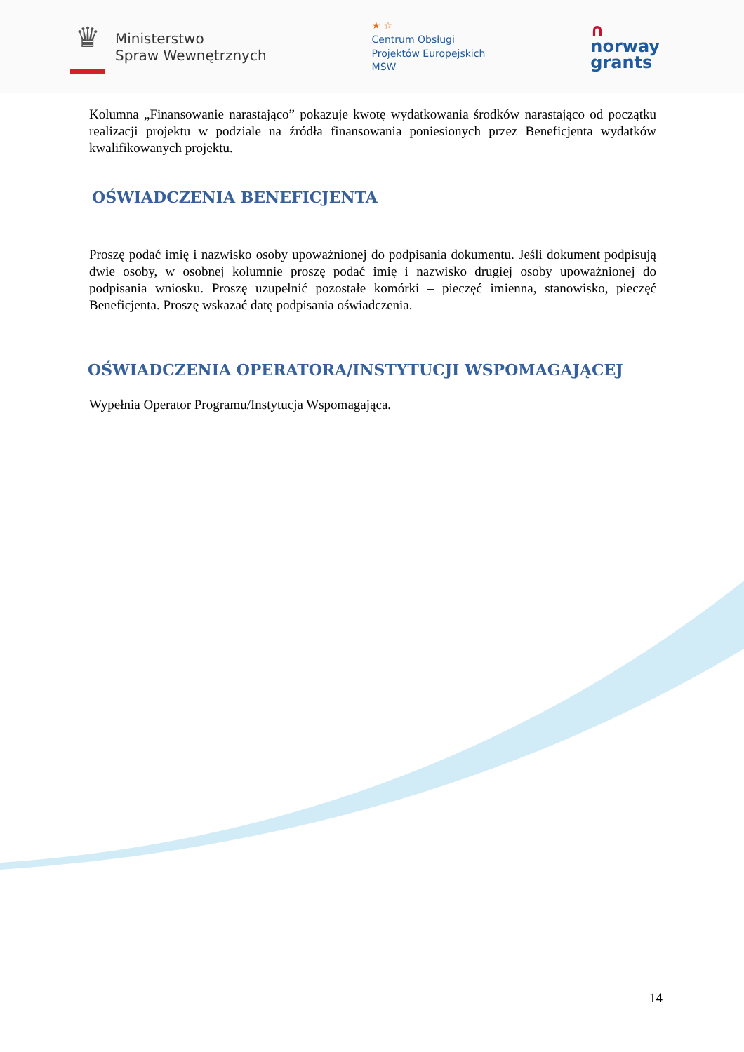♛
Ministerstwo
Spraw Wewnętrznych
★ ☆
Centrum Obsługi
Projektów Europejskich
MSW
∩
norway
grants
Kolumna „Finansowanie narastająco” pokazuje kwotę wydatkowania środków narastająco od początku realizacji projektu w podziale na źródła finansowania poniesionych przez Beneficjenta wydatków kwalifikowanych projektu.
OŚWIADCZENIA BENEFICJENTA
Proszę podać imię i nazwisko osoby upoważnionej do podpisania dokumentu. Jeśli dokument podpisują dwie osoby, w osobnej kolumnie proszę podać imię i nazwisko drugiej osoby upoważnionej do podpisania wniosku. Proszę uzupełnić pozostałe komórki – pieczęć imienna, stanowisko, pieczęć Beneficjenta. Proszę wskazać datę podpisania oświadczenia.
OŚWIADCZENIA OPERATORA/INSTYTUCJI WSPOMAGAJĄCEJ
Wypełnia Operator Programu/Instytucja Wspomagająca.
14